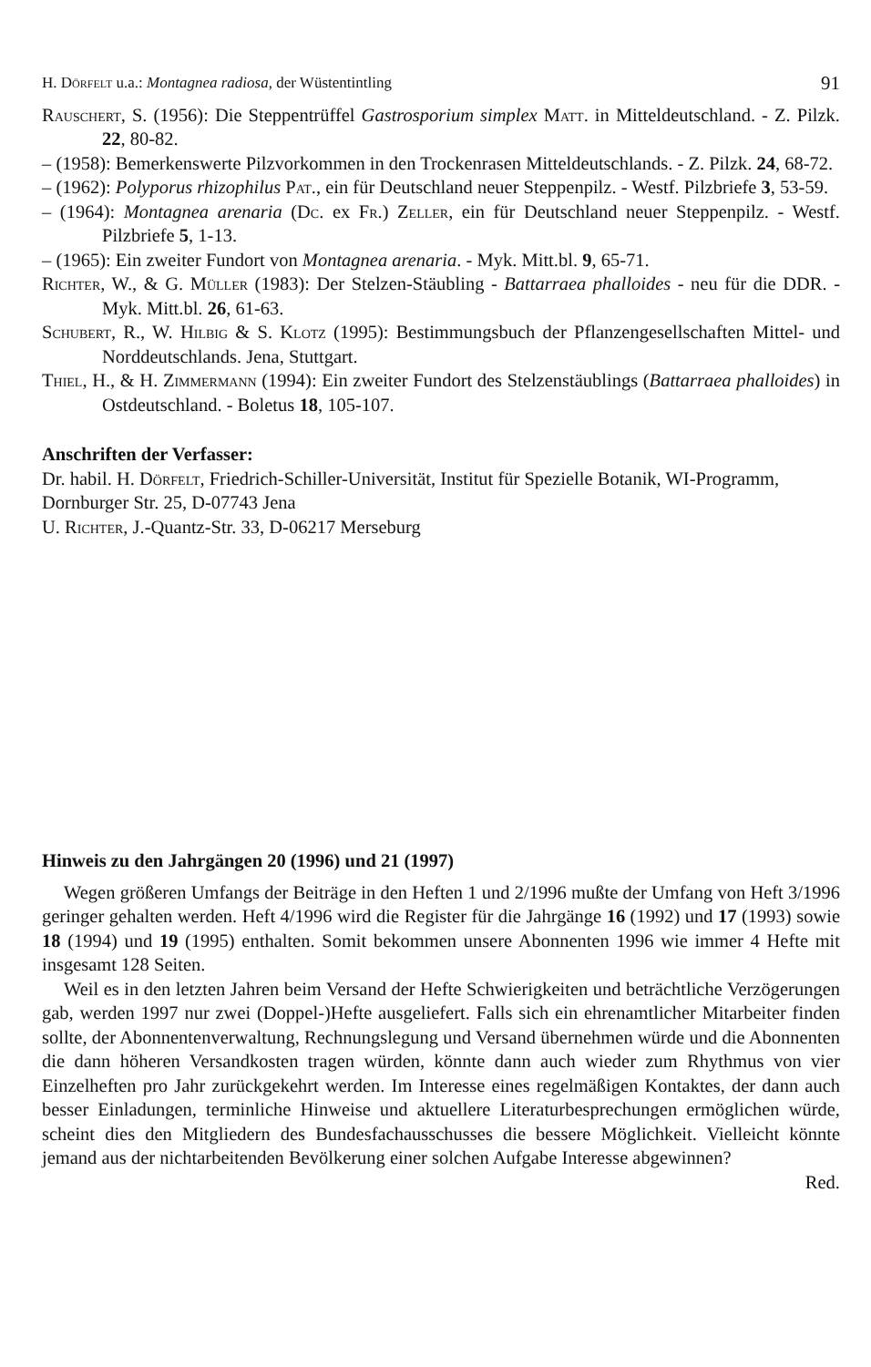H. Dörfelt u.a.: Montagnea radiosa, der Wüstentintling 91
Rauschert, S. (1956): Die Steppentrüffel Gastrosporium simplex Matt. in Mitteldeutschland. - Z. Pilzk. 22, 80-82.
– (1958): Bemerkenswerte Pilzvorkommen in den Trockenrasen Mitteldeutschlands. - Z. Pilzk. 24, 68-72.
– (1962): Polyporus rhizophilus Pat., ein für Deutschland neuer Steppenpilz. - Westf. Pilzbriefe 3, 53-59.
– (1964): Montagnea arenaria (Dc. ex Fr.) Zeller, ein für Deutschland neuer Steppenpilz. - Westf. Pilzbriefe 5, 1-13.
– (1965): Ein zweiter Fundort von Montagnea arenaria. - Myk. Mitt.bl. 9, 65-71.
Richter, W., & G. Müller (1983): Der Stelzen-Stäubling - Battarraea phalloides - neu für die DDR. - Myk. Mitt.bl. 26, 61-63.
Schubert, R., W. Hilbig & S. Klotz (1995): Bestimmungsbuch der Pflanzengesellschaften Mittel- und Norddeutschlands. Jena, Stuttgart.
Thiel, H., & H. Zimmermann (1994): Ein zweiter Fundort des Stelzenstäublings (Battarraea phalloides) in Ostdeutschland. - Boletus 18, 105-107.
Anschriften der Verfasser:
Dr. habil. H. Dörfelt, Friedrich-Schiller-Universität, Institut für Spezielle Botanik, WI-Programm, Dornburger Str. 25, D-07743 Jena
U. Richter, J.-Quantz-Str. 33, D-06217 Merseburg
Hinweis zu den Jahrgängen 20 (1996) und 21 (1997)
Wegen größeren Umfangs der Beiträge in den Heften 1 und 2/1996 mußte der Umfang von Heft 3/1996 geringer gehalten werden. Heft 4/1996 wird die Register für die Jahrgänge 16 (1992) und 17 (1993) sowie 18 (1994) und 19 (1995) enthalten. Somit bekommen unsere Abonnenten 1996 wie immer 4 Hefte mit insgesamt 128 Seiten.
Weil es in den letzten Jahren beim Versand der Hefte Schwierigkeiten und beträchtliche Verzögerungen gab, werden 1997 nur zwei (Doppel-)Hefte ausgeliefert. Falls sich ein ehrenamtlicher Mitarbeiter finden sollte, der Abonnentenverwaltung, Rechnungslegung und Versand übernehmen würde und die Abonnenten die dann höheren Versandkosten tragen würden, könnte dann auch wieder zum Rhythmus von vier Einzelheften pro Jahr zurückgekehrt werden. Im Interesse eines regelmäßigen Kontaktes, der dann auch besser Einladungen, terminliche Hinweise und aktuellere Literaturbesprechungen ermöglichen würde, scheint dies den Mitgliedern des Bundesfachausschusses die bessere Möglichkeit. Vielleicht könnte jemand aus der nichtarbeitenden Bevölkerung einer solchen Aufgabe Interesse abgewinnen?
Red.